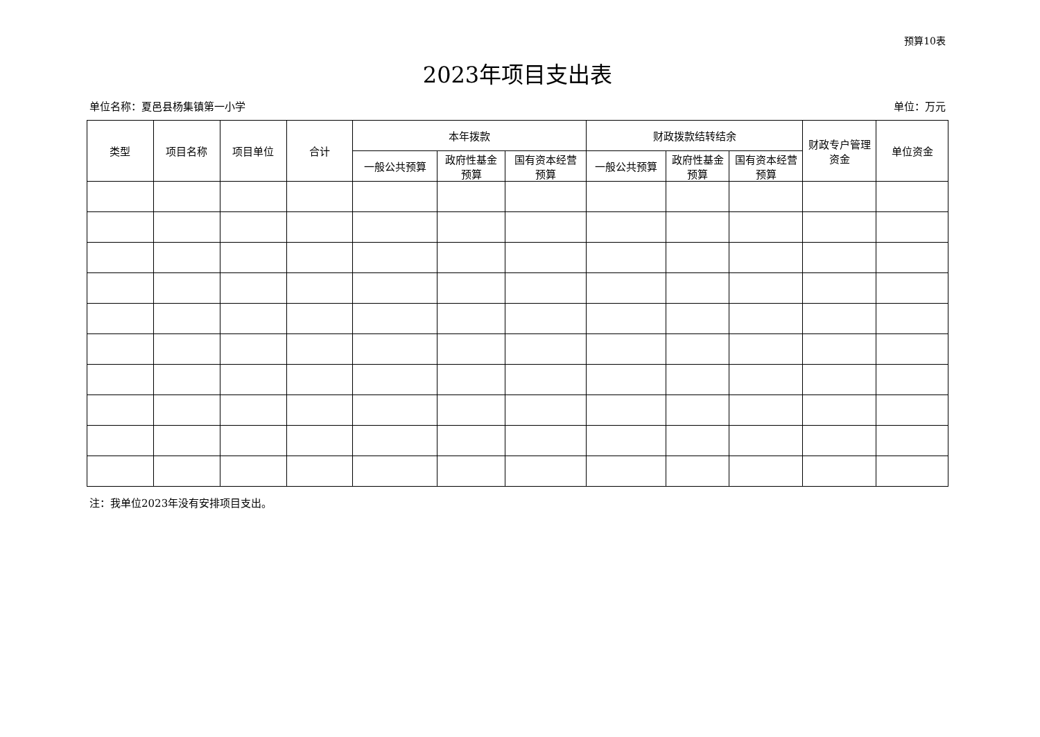预算10表
2023年项目支出表
单位名称：夏邑县杨集镇第一小学 单位：万元
| 类型 | 项目名称 | 项目单位 | 合计 | 本年拨款 | | | 财政拨款结转结余 | | | 财政专户管理 资金 | 单位资金 |
| --- | --- | --- | --- | --- | --- | --- | --- | --- | --- | --- | --- |
| | | | | 一般公共预算 | 政府性基金 预算 | 国有资本经营 预算 | 一般公共预算 | 政府性基金 预算 | 国有资本经营 预算 | | |
注：我单位2023年没有安排项目支出。